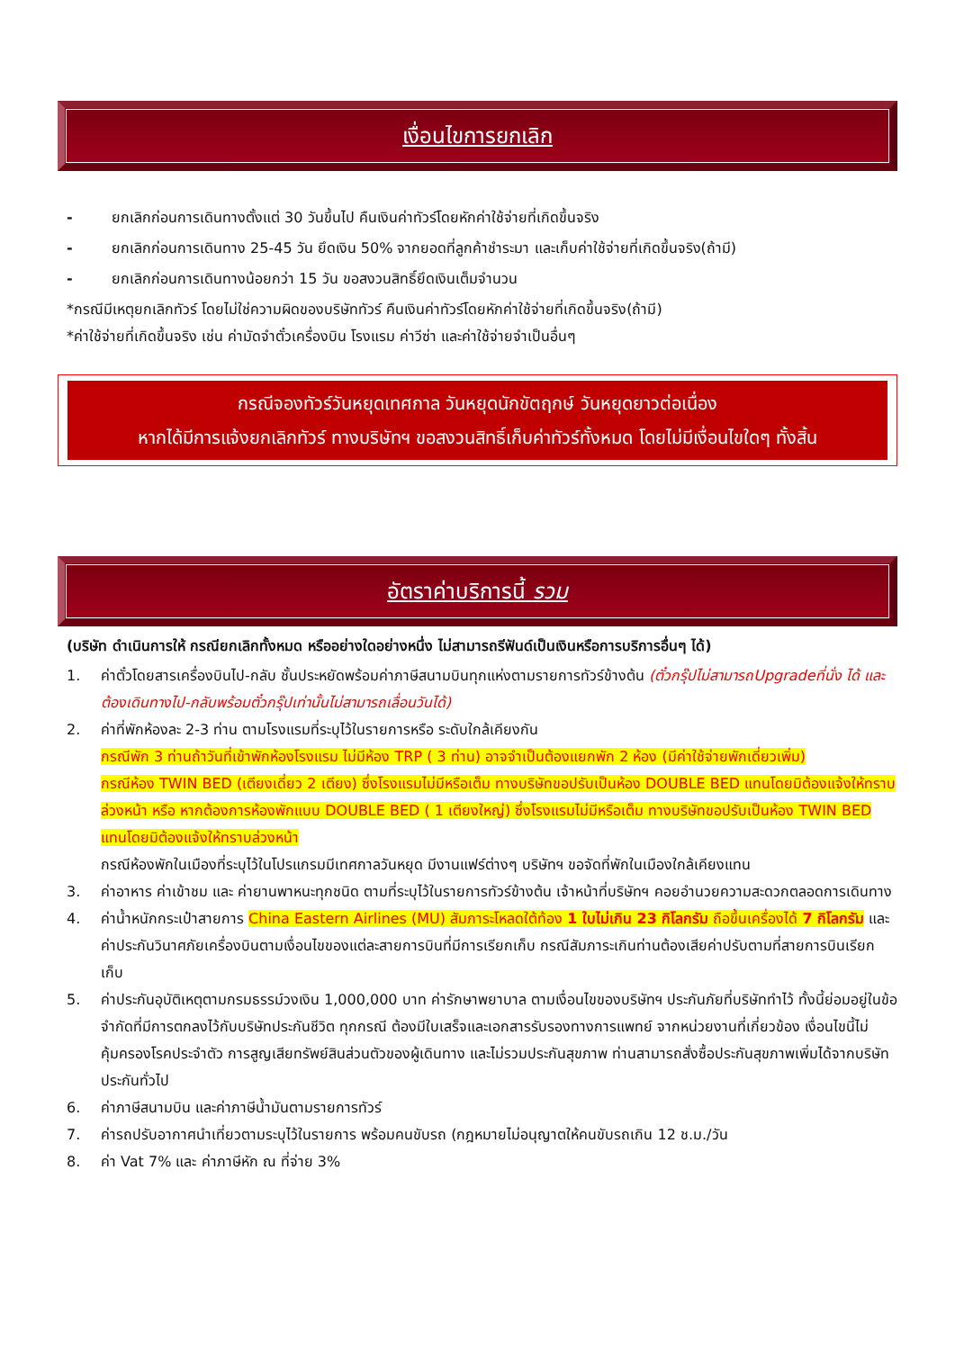เงื่อนไขการยกเลิก
- ยกเลิกก่อนการเดินทางตั้งแต่ 30 วันขึ้นไป คืนเงินค่าทัวร์โดยหักค่าใช้จ่ายที่เกิดขึ้นจริง
- ยกเลิกก่อนการเดินทาง 25-45 วัน ยึดเงิน 50% จากยอดที่ลูกค้าชำระมา และเก็บค่าใช้จ่ายที่เกิดขึ้นจริง(ถ้ามี)
- ยกเลิกก่อนการเดินทางน้อยกว่า 15 วัน ขอสงวนสิทธิ์ยึดเงินเต็มจำนวน
*กรณีมีเหตุยกเลิกทัวร์ โดยไม่ใช่ความผิดของบริษัททัวร์ คืนเงินค่าทัวร์โดยหักค่าใช้จ่ายที่เกิดขึ้นจริง(ถ้ามี)
*ค่าใช้จ่ายที่เกิดขึ้นจริง เช่น ค่ามัดจำตั๋วเครื่องบิน โรงแรม ค่าวีซ่า และค่าใช้จ่ายจำเป็นอื่นๆ
กรณีจองทัวร์วันหยุดเทศกาล วันหยุดนักขัตฤกษ์ วันหยุดยาวต่อเนื่อง
หากได้มีการแจ้งยกเลิกทัวร์ ทางบริษัทฯ ขอสงวนสิทธิ์เก็บค่าทัวร์ทั้งหมด โดยไม่มีเงื่อนไขใดๆ ทั้งสิ้น
อัตราค่าบริการนี้ รวม
(บริษัท ดำเนินการให้ กรณียกเลิกทั้งหมด หรืออย่างใดอย่างหนึ่ง ไม่สามารถรีฟันด์เป็นเงินหรือการบริการอื่นๆ ได้)
1. ค่าตั๋วโดยสารเครื่องบินไป-กลับ ชั้นประหยัดพร้อมค่าภาษีสนามบินทุกแห่งตามรายการทัวร์ข้างต้น (ตั๋วกรุ๊ปไม่สามารถUpgradeที่นั่ง ได้ และต้องเดินทางไป-กลับพร้อมตั๋วกรุ๊ปเท่านั้นไม่สามารถเลื่อนวันได้)
2. ค่าที่พักห้องละ 2-3 ท่าน ตามโรงแรมที่ระบุไว้ในรายการหรือ ระดับใกล้เคียงกัน
กรณีพัก 3 ท่านถ้าวันที่เข้าพักห้องโรงแรม ไม่มีห้อง TRP ( 3 ท่าน) อาจจำเป็นต้องแยกพัก 2 ห้อง (มีค่าใช้จ่ายพักเดี่ยวเพิ่ม)
กรณีห้อง TWIN BED (เตียงเดี่ยว 2 เตียง) ซึ่งโรงแรมไม่มีหรือเต็ม ทางบริษัทขอปรับเป็นห้อง DOUBLE BED แทนโดยมิต้องแจ้งให้ทราบล่วงหน้า หรือ หากต้องการห้องพักแบบ DOUBLE BED ( 1 เตียงใหญ่) ซึ่งโรงแรมไม่มีหรือเต็ม ทางบริษัทขอปรับเป็นห้อง TWIN BED แทนโดยมิต้องแจ้งให้ทราบล่วงหน้า
กรณีห้องพักในเมืองที่ระบุไว้ในโปรแกรมมีเทศกาลวันหยุด มีงานแฟร์ต่างๆ บริษัทฯ ขอจัดที่พักในเมืองใกล้เคียงแทน
3. ค่าอาหาร ค่าเข้าชม และ ค่ายานพาหนะทุกชนิด ตามที่ระบุไว้ในรายการทัวร์ข้างต้น เจ้าหน้าที่บริษัทฯ คอยอำนวยความสะดวกตลอดการเดินทาง
4. ค่าน้ำหนักกระเป๋าสายการ China Eastern Airlines (MU) สัมภาระโหลดใต้ท้อง 1 ใบไม่เกิน 23 กิโลกรัม ถือขึ้นเครื่องได้ 7 กิโลกรัม และค่าประกันวินาศภัยเครื่องบินตามเงื่อนไขของแต่ละสายการบินที่มีการเรียกเก็บ กรณีสัมภาระเกินท่านต้องเสียค่าปรับตามที่สายการบินเรียกเก็บ
5. ค่าประกันอุบัติเหตุตามกรมธรรม์วงเงิน 1,000,000 บาท ค่ารักษาพยาบาล ตามเงื่อนไขของบริษัทฯ ประกันภัยที่บริษัททำไว้ ทั้งนี้ย่อมอยู่ในข้อจำกัดที่มีการตกลงไว้กับบริษัทประกันชีวิต ทุกกรณี ต้องมีใบเสร็จและเอกสารรับรองทางการแพทย์ จากหน่วยงานที่เกี่ยวข้อง เงื่อนไขนี้ไม่คุ้มครองโรคประจำตัว การสูญเสียทรัพย์สินส่วนตัวของผู้เดินทาง และไม่รวมประกันสุขภาพ ท่านสามารถสั่งซื้อประกันสุขภาพเพิ่มได้จากบริษัทประกันทั่วไป
6. ค่าภาษีสนามบิน และค่าภาษีน้ำมันตามรายการทัวร์
7. ค่ารถปรับอากาศนำเที่ยวตามระบุไว้ในรายการ พร้อมคนขับรถ (กฎหมายไม่อนุญาตให้คนขับรถเกิน 12 ช.ม./วัน
8. ค่า Vat 7% และ ค่าภาษีหัก ณ ที่จ่าย 3%